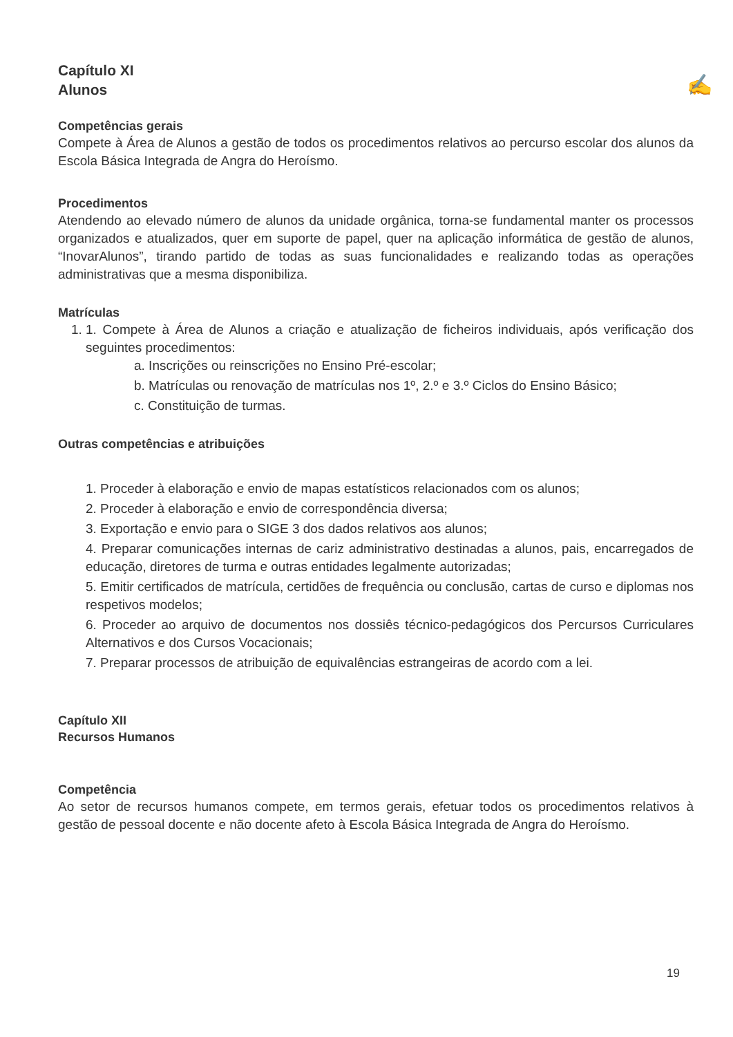✍
Capítulo XI
Alunos
Competências gerais
Compete à Área de Alunos a gestão de todos os procedimentos relativos ao percurso escolar dos alunos da Escola Básica Integrada de Angra do Heroísmo.
Procedimentos
Atendendo ao elevado número de alunos da unidade orgânica, torna-se fundamental manter os processos organizados e atualizados, quer em suporte de papel, quer na aplicação informática de gestão de alunos, “InovarAlunos”, tirando partido de todas as suas funcionalidades e realizando todas as operações administrativas que a mesma disponibiliza.
Matrículas
1. 1. Compete à Área de Alunos a criação e atualização de ficheiros individuais, após verificação dos seguintes procedimentos:
a. Inscrições ou reinscrições no Ensino Pré-escolar;
b. Matrículas ou renovação de matrículas nos 1º, 2.º e 3.º Ciclos do Ensino Básico;
c. Constituição de turmas.
Outras competências e atribuições
1. Proceder à elaboração e envio de mapas estatísticos relacionados com os alunos;
2. Proceder à elaboração e envio de correspondência diversa;
3. Exportação e envio para o SIGE 3 dos dados relativos aos alunos;
4. Preparar comunicações internas de cariz administrativo destinadas a alunos, pais, encarregados de educação, diretores de turma e outras entidades legalmente autorizadas;
5. Emitir certificados de matrícula, certidões de frequência ou conclusão, cartas de curso e diplomas nos respetivos modelos;
6. Proceder ao arquivo de documentos nos dossiês técnico-pedagógicos dos Percursos Curriculares Alternativos e dos Cursos Vocacionais;
7. Preparar processos de atribuição de equivalências estrangeiras de acordo com a lei.
Capítulo XII
Recursos Humanos
Competência
Ao setor de recursos humanos compete, em termos gerais, efetuar todos os procedimentos relativos à gestão de pessoal docente e não docente afeto à Escola Básica Integrada de Angra do Heroísmo.
19